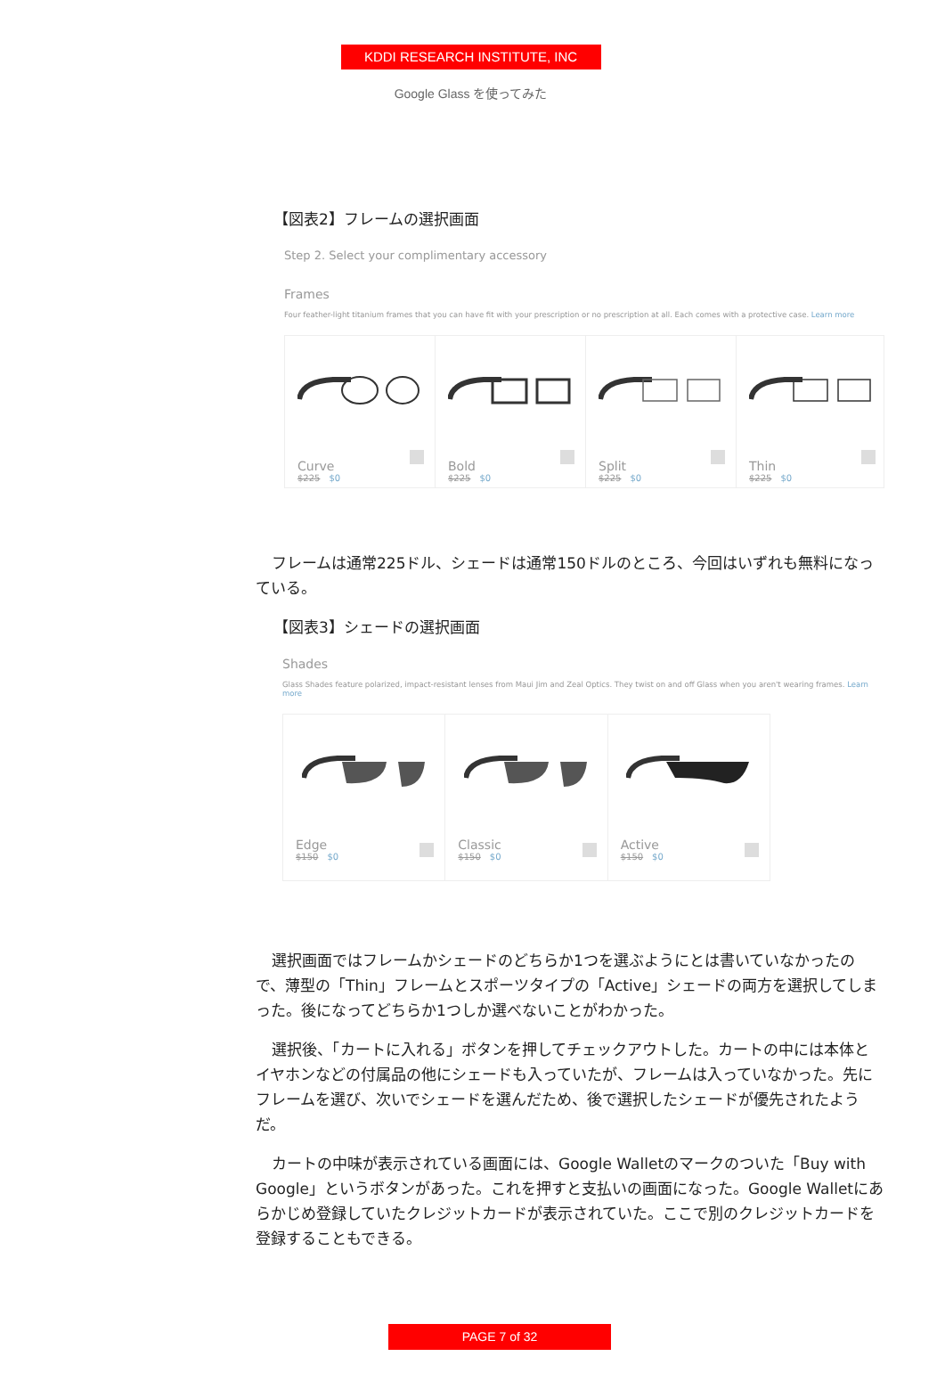KDDI RESEARCH INSTITUTE, INC
Google Glass を使ってみた
【図表2】フレームの選択画面
Step 2. Select your complimentary accessory
Frames
Four feather-light titanium frames that you can have fit with your prescription or no prescription at all. Each comes with a protective case. Learn more
Curve
$225 $0
Bold
$225 $0
Split
$225 $0
Thin
$225 $0
フレームは通常225ドル、シェードは通常150ドルのところ、今回はいずれも無料になっている。
【図表3】シェードの選択画面
Shades
Glass Shades feature polarized, impact-resistant lenses from Maui Jim and Zeal Optics. They twist on and off Glass when you aren't wearing frames. Learn more
Edge
$150 $0
Classic
$150 $0
Active
$150 $0
選択画面ではフレームかシェードのどちらか1つを選ぶようにとは書いていなかったので、薄型の「Thin」フレームとスポーツタイプの「Active」シェードの両方を選択してしまった。後になってどちらか1つしか選べないことがわかった。
選択後、「カートに入れる」ボタンを押してチェックアウトした。カートの中には本体とイヤホンなどの付属品の他にシェードも入っていたが、フレームは入っていなかった。先にフレームを選び、次いでシェードを選んだため、後で選択したシェードが優先されたようだ。
カートの中味が表示されている画面には、Google Walletのマークのついた「Buy with Google」というボタンがあった。これを押すと支払いの画面になった。Google Walletにあらかじめ登録していたクレジットカードが表示されていた。ここで別のクレジットカードを登録することもできる。
PAGE 7 of 32